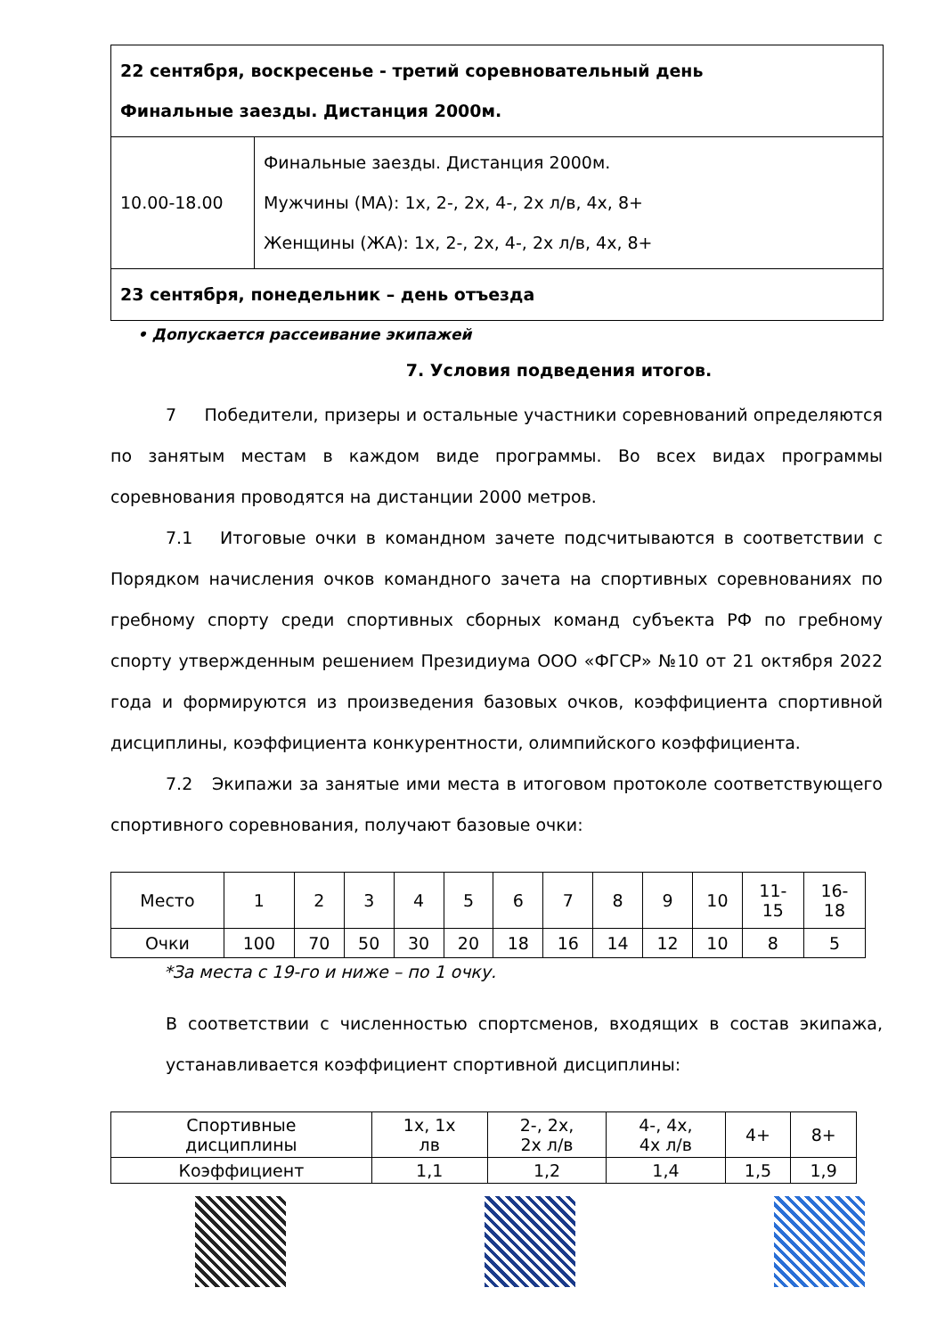| 22 сентября, воскресенье - третий соревновательный день Финальные заезды. Дистанция 2000м. | |
| 10.00-18.00 | Финальные заезды. Дистанция 2000м. Мужчины (МА): 1х, 2-, 2х, 4-, 2х л/в, 4х, 8+ Женщины (ЖА): 1х, 2-, 2х, 4-, 2х л/в, 4х, 8+ |
| 23 сентября, понедельник – день отъезда | |
• Допускается рассеивание экипажей
7. Условия подведения итогов.
7 Победители, призеры и остальные участники соревнований определяются по занятым местам в каждом виде программы. Во всех видах программы соревнования проводятся на дистанции 2000 метров.
7.1 Итоговые очки в командном зачете подсчитываются в соответствии с Порядком начисления очков командного зачета на спортивных соревнованиях по гребному спорту среди спортивных сборных команд субъекта РФ по гребному спорту утвержденным решением Президиума ООО «ФГСР» №10 от 21 октября 2022 года и формируются из произведения базовых очков, коэффициента спортивной дисциплины, коэффициента конкурентности, олимпийского коэффициента.
7.2 Экипажи за занятые ими места в итоговом протоколе соответствующего спортивного соревнования, получают базовые очки:
| Место | 1 | 2 | 3 | 4 | 5 | 6 | 7 | 8 | 9 | 10 | 11- 15 | 16- 18 |
| Очки | 100 | 70 | 50 | 30 | 20 | 18 | 16 | 14 | 12 | 10 | 8 | 5 |
*За места с 19-го и ниже – по 1 очку.
В соответствии с численностью спортсменов, входящих в состав экипажа, устанавливается коэффициент спортивной дисциплины:
| Спортивные дисциплины | 1х, 1х лв | 2-, 2х, 2х л/в | 4-, 4х, 4х л/в | 4+ | 8+ |
| Коэффициент | 1,1 | 1,2 | 1,4 | 1,5 | 1,9 |